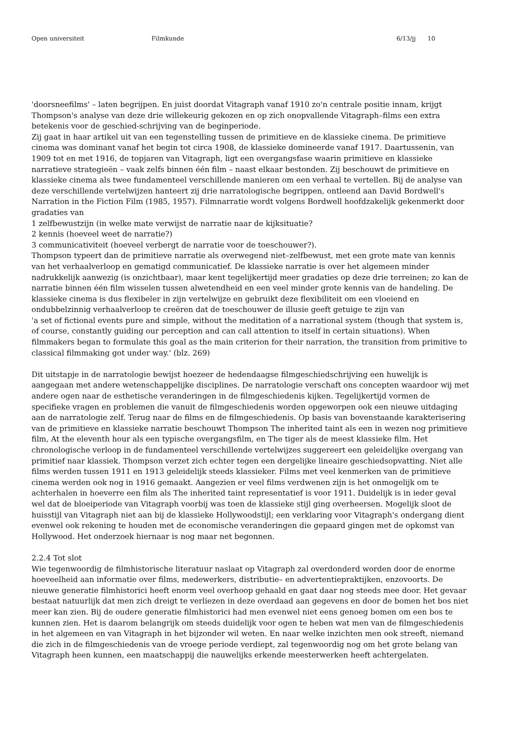Open universiteit Filmkunde 6/13/jj 10
'doorsneefilms' – laten begrijpen. En juist doordat Vitagraph vanaf 1910 zo'n centrale positie innam, krijgt Thompson's analyse van deze drie willekeurig gekozen en op zich onopvallende Vitagraph–films een extra betekenis voor de geschied-schrijving van de beginperiode.
Zij gaat in haar artikel uit van een tegenstelling tussen de primitieve en de klassieke cinema. De primitieve cinema was dominant vanaf het begin tot circa 1908, de klassieke domineerde vanaf 1917. Daartussenin, van 1909 tot en met 1916, de topjaren van Vitagraph, ligt een overgangsfase waarin primitieve en klassieke narratieve strategieën – vaak zelfs binnen één film – naast elkaar bestonden. Zij beschouwt de primitieve en klassieke cinema als twee fundamenteel verschillende manieren om een verhaal te vertellen. Bij de analyse van deze verschillende vertelwijzen hanteert zij drie narratologische begrippen, ontleend aan David Bordwell's Narration in the Fiction Film (1985, 1957). Filmnarratie wordt volgens Bordwell hoofdzakelijk gekenmerkt door gradaties van
1 zelfbewustzijn (in welke mate verwijst de narratie naar de kijksituatie?
2 kennis (hoeveel weet de narratie?)
3 communicativiteit (hoeveel verbergt de narratie voor de toeschouwer?).
Thompson typeert dan de primitieve narratie als overwegend niet–zelfbewust, met een grote mate van kennis van het verhaalverloop en gematigd communicatief. De klassieke narratie is over het algemeen minder nadrukkelijk aanwezig (is onzichtbaar), maar kent tegelijkertijd meer gradaties op deze drie terreinen; zo kan de narratie binnen één film wisselen tussen alwetendheid en een veel minder grote kennis van de handeling. De klassieke cinema is dus flexibeler in zijn vertelwijze en gebruikt deze flexibiliteit om een vloeiend en ondubbelzinnig verhaalverloop te creëren dat de toeschouwer de illusie geeft getuige te zijn van
'a set of fictional events pure and simple, without the meditation of a narrational system (though that system is, of course, constantly guiding our perception and can call attention to itself in certain situations). When filmmakers began to formulate this goal as the main criterion for their narration, the transition from primitive to classical filmmaking got under way.' (blz. 269)
Dit uitstapje in de narratologie bewijst hoezeer de hedendaagse filmgeschiedschrijving een huwelijk is aangegaan met andere wetenschappelijke disciplines. De narratologie verschaft ons concepten waardoor wij met andere ogen naar de esthetische veranderingen in de filmgeschiedenis kijken. Tegelijkertijd vormen de specifieke vragen en problemen die vanuit de filmgeschiedenis worden opgeworpen ook een nieuwe uitdaging aan de narratologie zelf. Terug naar de films en de filmgeschiedenis. Op basis van bovenstaande karakterisering van de primitieve en klassieke narratie beschouwt Thompson The inherited taint als een in wezen nog primitieve film, At the eleventh hour als een typische overgangsfilm, en The tiger als de meest klassieke film. Het chronologische verloop in de fundamenteel verschillende vertelwijzes suggereert een geleidelijke overgang van primitief naar klassiek. Thompson verzet zich echter tegen een dergelijke lineaire geschiedsopvatting. Niet alle films werden tussen 1911 en 1913 geleidelijk steeds klassieker. Films met veel kenmerken van de primitieve cinema werden ook nog in 1916 gemaakt. Aangezien er veel films verdwenen zijn is het onmogelijk om te achterhalen in hoeverre een film als The inherited taint representatief is voor 1911. Duidelijk is in ieder geval wel dat de bloeiperiode van Vitagraph voorbij was toen de klassieke stijl ging overheersen. Mogelijk sloot de huisstijl van Vitagraph niet aan bij de klassieke Hollywoodstijl; een verklaring voor Vitagraph's ondergang dient evenwel ook rekening te houden met de economische veranderingen die gepaard gingen met de opkomst van Hollywood. Het onderzoek hiernaar is nog maar net begonnen.
2.2.4 Tot slot
Wie tegenwoordig de filmhistorische literatuur naslaat op Vitagraph zal overdonderd worden door de enorme hoeveelheid aan informatie over films, medewerkers, distributie– en advertentiepraktijken, enzovoorts. De nieuwe generatie filmhistorici heeft enorm veel overhoop gehaald en gaat daar nog steeds mee door. Het gevaar bestaat natuurlijk dat men zich dreigt te verliezen in deze overdaad aan gegevens en door de bomen het bos niet meer kan zien. Bij de oudere generatie filmhistorici had men evenwel niet eens genoeg bomen om een bos te kunnen zien. Het is daarom belangrijk om steeds duidelijk voor ogen te heben wat men van de filmgeschiedenis in het algemeen en van Vitagraph in het bijzonder wil weten. En naar welke inzichten men ook streeft, niemand die zich in de filmgeschiedenis van de vroege periode verdiept, zal tegenwoordig nog om het grote belang van Vitagraph heen kunnen, een maatschappij die nauwelijks erkende meesterwerken heeft achtergelaten.